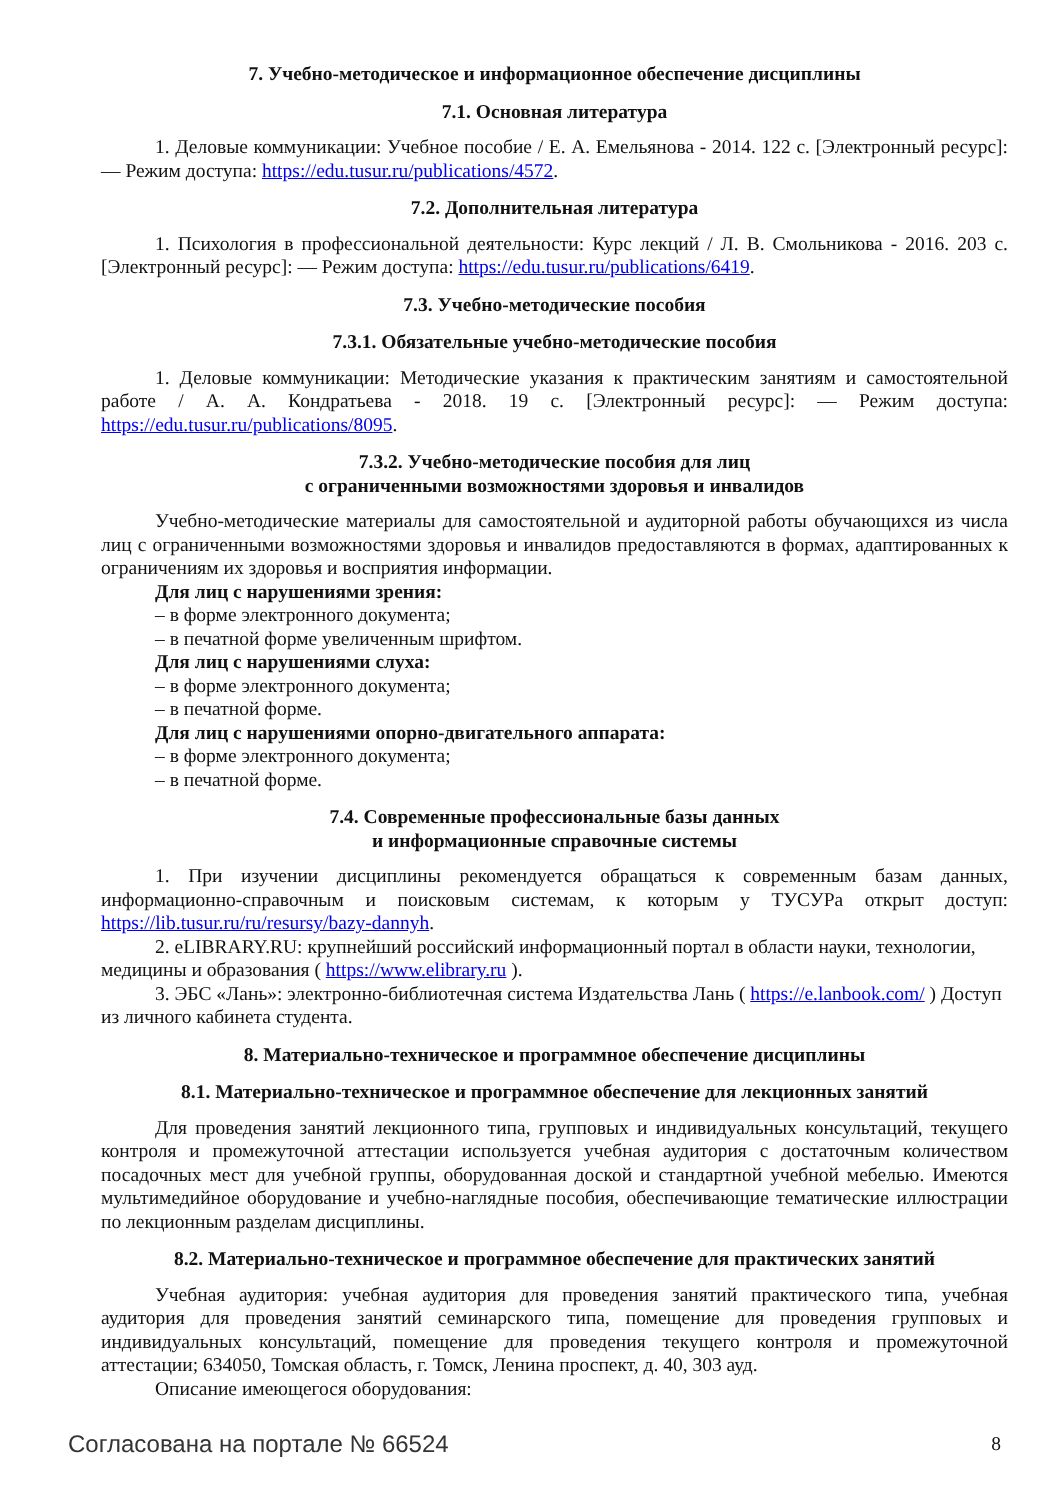7. Учебно-методическое и информационное обеспечение дисциплины
7.1. Основная литература
1. Деловые коммуникации: Учебное пособие / Е. А. Емельянова - 2014. 122 с. [Электронный ресурс]: — Режим доступа: https://edu.tusur.ru/publications/4572.
7.2. Дополнительная литература
1. Психология в профессиональной деятельности: Курс лекций / Л. В. Смольникова - 2016. 203 с. [Электронный ресурс]: — Режим доступа: https://edu.tusur.ru/publications/6419.
7.3. Учебно-методические пособия
7.3.1. Обязательные учебно-методические пособия
1. Деловые коммуникации: Методические указания к практическим занятиям и самостоятельной работе / А. А. Кондратьева - 2018. 19 с. [Электронный ресурс]: — Режим доступа: https://edu.tusur.ru/publications/8095.
7.3.2. Учебно-методические пособия для лиц
с ограниченными возможностями здоровья и инвалидов
Учебно-методические материалы для самостоятельной и аудиторной работы обучающихся из числа лиц с ограниченными возможностями здоровья и инвалидов предоставляются в формах, адаптированных к ограничениям их здоровья и восприятия информации.
Для лиц с нарушениями зрения:
– в форме электронного документа;
– в печатной форме увеличенным шрифтом.
Для лиц с нарушениями слуха:
– в форме электронного документа;
– в печатной форме.
Для лиц с нарушениями опорно-двигательного аппарата:
– в форме электронного документа;
– в печатной форме.
7.4. Современные профессиональные базы данных
и информационные справочные системы
1. При изучении дисциплины рекомендуется обращаться к современным базам данных, информационно-справочным и поисковым системам, к которым у ТУСУРа открыт доступ: https://lib.tusur.ru/ru/resursy/bazy-dannyh.
2. eLIBRARY.RU: крупнейший российский информационный портал в области науки, технологии, медицины и образования ( https://www.elibrary.ru ).
3. ЭБС «Лань»: электронно-библиотечная система Издательства Лань ( https://e.lanbook.com/ ) Доступ из личного кабинета студента.
8. Материально-техническое и программное обеспечение дисциплины
8.1. Материально-техническое и программное обеспечение для лекционных занятий
Для проведения занятий лекционного типа, групповых и индивидуальных консультаций, текущего контроля и промежуточной аттестации используется учебная аудитория с достаточным количеством посадочных мест для учебной группы, оборудованная доской и стандартной учебной мебелью. Имеются мультимедийное оборудование и учебно-наглядные пособия, обеспечивающие тематические иллюстрации по лекционным разделам дисциплины.
8.2. Материально-техническое и программное обеспечение для практических занятий
Учебная аудитория: учебная аудитория для проведения занятий практического типа, учебная аудитория для проведения занятий семинарского типа, помещение для проведения групповых и индивидуальных консультаций, помещение для проведения текущего контроля и промежуточной аттестации; 634050, Томская область, г. Томск, Ленина проспект, д. 40, 303 ауд.
Описание имеющегося оборудования:
Согласована на портале № 66524 8